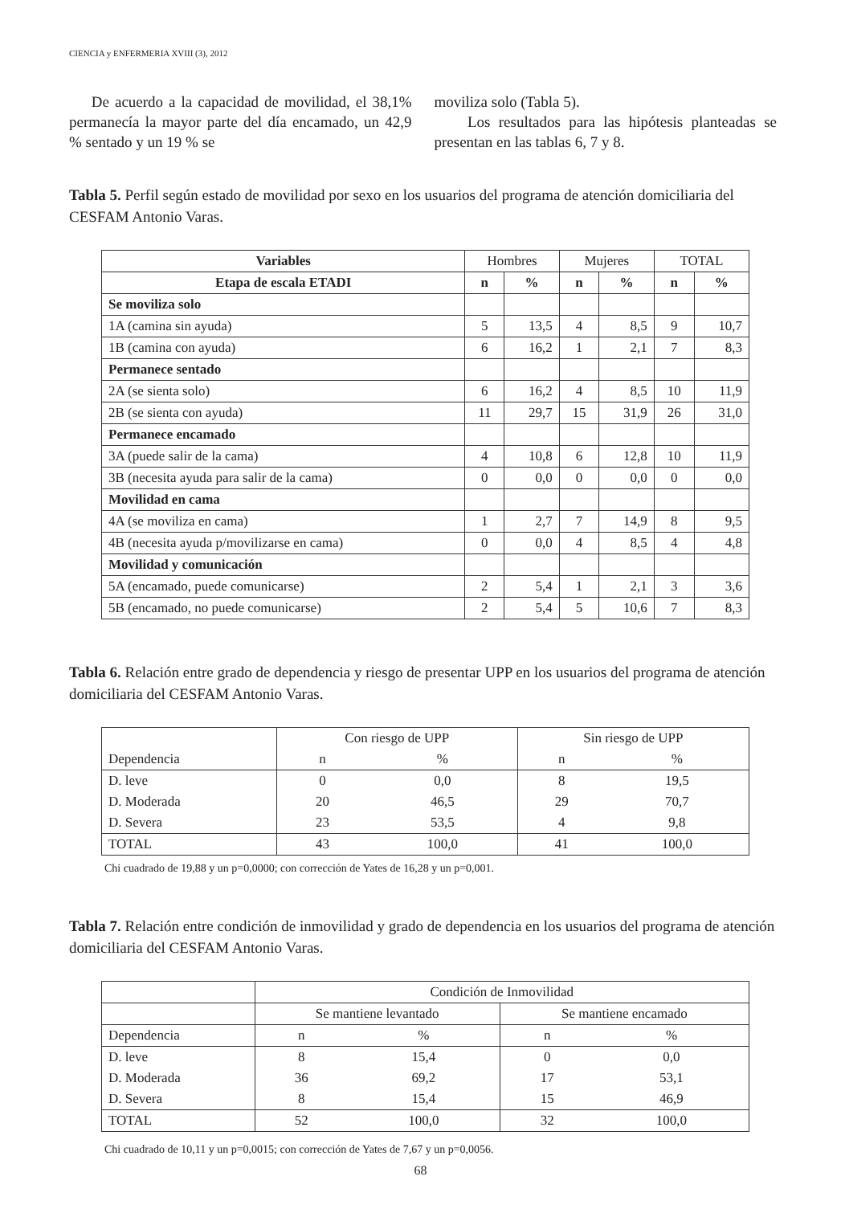CIENCIA y ENFERMERIA XVIII (3), 2012
De acuerdo a la capacidad de movilidad, el 38,1% permanecía la mayor parte del día encamado, un 42,9 % sentado y un 19 % se
moviliza solo (Tabla 5).
Los resultados para las hipótesis planteadas se presentan en las tablas 6, 7 y 8.
Tabla 5. Perfil según estado de movilidad por sexo en los usuarios del programa de atención domiciliaria del CESFAM Antonio Varas.
| Variables | Hombres | | Mujeres | | TOTAL | |
| Etapa de escala ETADI | n | % | n | % | n | % |
| Se moviliza solo | | | | | | |
| 1A (camina sin ayuda) | 5 | 13,5 | 4 | 8,5 | 9 | 10,7 |
| 1B (camina con ayuda) | 6 | 16,2 | 1 | 2,1 | 7 | 8,3 |
| Permanece sentado | | | | | | |
| 2A (se sienta solo) | 6 | 16,2 | 4 | 8,5 | 10 | 11,9 |
| 2B (se sienta con ayuda) | 11 | 29,7 | 15 | 31,9 | 26 | 31,0 |
| Permanece encamado | | | | | | |
| 3A (puede salir de la cama) | 4 | 10,8 | 6 | 12,8 | 10 | 11,9 |
| 3B (necesita ayuda para salir de la cama) | 0 | 0,0 | 0 | 0,0 | 0 | 0,0 |
| Movilidad en cama | | | | | | |
| 4A (se moviliza en cama) | 1 | 2,7 | 7 | 14,9 | 8 | 9,5 |
| 4B (necesita ayuda p/movilizarse en cama) | 0 | 0,0 | 4 | 8,5 | 4 | 4,8 |
| Movilidad y comunicación | | | | | | |
| 5A (encamado, puede comunicarse) | 2 | 5,4 | 1 | 2,1 | 3 | 3,6 |
| 5B (encamado, no puede comunicarse) | 2 | 5,4 | 5 | 10,6 | 7 | 8,3 |
Tabla 6. Relación entre grado de dependencia y riesgo de presentar UPP en los usuarios del programa de atención domiciliaria del CESFAM Antonio Varas.
| | Con riesgo de UPP | | Sin riesgo de UPP | |
| Dependencia | n | % | n | % |
| D. leve | 0 | 0,0 | 8 | 19,5 |
| D. Moderada | 20 | 46,5 | 29 | 70,7 |
| D. Severa | 23 | 53,5 | 4 | 9,8 |
| TOTAL | 43 | 100,0 | 41 | 100,0 |
Chi cuadrado de 19,88 y un p=0,0000; con corrección de Yates de 16,28 y un p=0,001.
Tabla 7. Relación entre condición de inmovilidad y grado de dependencia en los usuarios del programa de atención domiciliaria del CESFAM Antonio Varas.
| | Condición de Inmovilidad | | | |
| | Se mantiene levantado | | Se mantiene encamado | |
| Dependencia | n | % | n | % |
| D. leve | 8 | 15,4 | 0 | 0,0 |
| D. Moderada | 36 | 69,2 | 17 | 53,1 |
| D. Severa | 8 | 15,4 | 15 | 46,9 |
| TOTAL | 52 | 100,0 | 32 | 100,0 |
Chi cuadrado de 10,11 y un p=0,0015; con corrección de Yates de 7,67 y un p=0,0056.
68